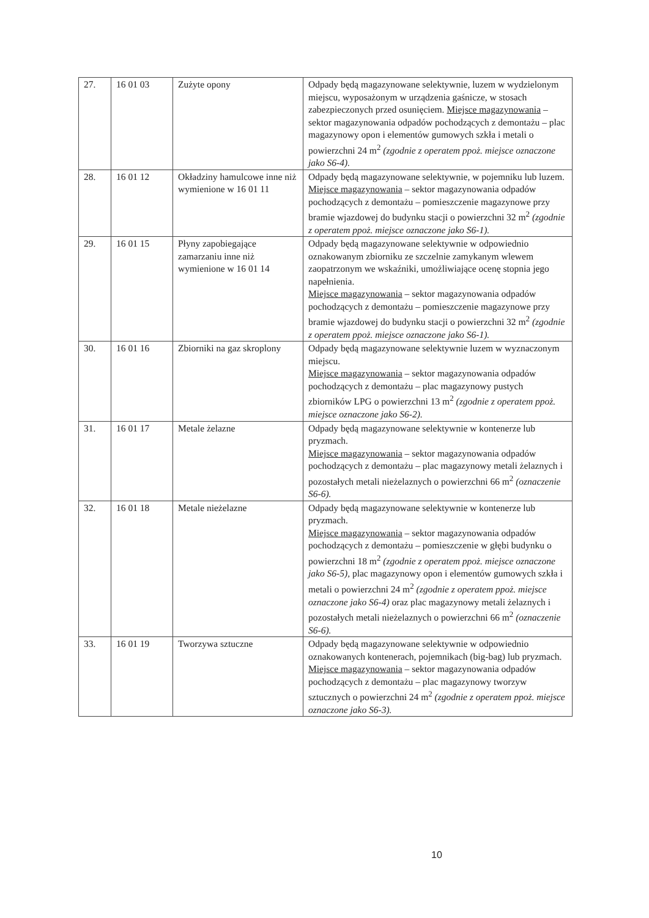| 27. | 16 01 03 | Zużyte opony | Odpady będą magazynowane selektywnie, luzem w wydzielonym miejscu, wyposażonym w urządzenia gaśnicze, w stosach zabezpieczonych przed osunięciem. Miejsce magazynowania – sektor magazynowania odpadów pochodzących z demontażu – plac magazynowy opon i elementów gumowych szkła i metali o powierzchni 24 m<sup>2</sup> (zgodnie z operatem ppoż. miejsce oznaczone jako S6-4). |
| 28. | 16 01 12 | Okładziny hamulcowe inne niż wymienione w 16 01 11 | Odpady będą magazynowane selektywnie, w pojemniku lub luzem. Miejsce magazynowania – sektor magazynowania odpadów pochodzących z demontażu – pomieszczenie magazynowe przy bramie wjazdowej do budynku stacji o powierzchni 32 m<sup>2</sup> (zgodnie z operatem ppoż. miejsce oznaczone jako S6-1). |
| 29. | 16 01 15 | Płyny zapobiegające zamarzaniu inne niż wymienione w 16 01 14 | Odpady będą magazynowane selektywnie w odpowiednio oznakowanym zbiorniku ze szczelnie zamykanym wlewem zaopatrzonym we wskaźniki, umożliwiające ocenę stopnia jego napełnienia. Miejsce magazynowania – sektor magazynowania odpadów pochodzących z demontażu – pomieszczenie magazynowe przy bramie wjazdowej do budynku stacji o powierzchni 32 m<sup>2</sup> (zgodnie z operatem ppoż. miejsce oznaczone jako S6-1). |
| 30. | 16 01 16 | Zbiorniki na gaz skroplony | Odpady będą magazynowane selektywnie luzem w wyznaczonym miejscu. Miejsce magazynowania – sektor magazynowania odpadów pochodzących z demontażu – plac magazynowy pustych zbiorników LPG o powierzchni 13 m<sup>2</sup> (zgodnie z operatem ppoż. miejsce oznaczone jako S6-2). |
| 31. | 16 01 17 | Metale żelazne | Odpady będą magazynowane selektywnie w kontenerze lub pryzmach. Miejsce magazynowania – sektor magazynowania odpadów pochodzących z demontażu – plac magazynowy metali żelaznych i pozostałych metali nieżelaznych o powierzchni 66 m<sup>2</sup> (oznaczenie S6-6). |
| 32. | 16 01 18 | Metale nieżelazne | Odpady będą magazynowane selektywnie w kontenerze lub pryzmach. Miejsce magazynowania – sektor magazynowania odpadów pochodzących z demontażu – pomieszczenie w głębi budynku o powierzchni 18 m<sup>2</sup> (zgodnie z operatem ppoż. miejsce oznaczone jako S6-5), plac magazynowy opon i elementów gumowych szkła i metali o powierzchni 24 m<sup>2</sup> (zgodnie z operatem ppoż. miejsce oznaczone jako S6-4) oraz plac magazynowy metali żelaznych i pozostałych metali nieżelaznych o powierzchni 66 m<sup>2</sup> (oznaczenie S6-6). |
| 33. | 16 01 19 | Tworzywa sztuczne | Odpady będą magazynowane selektywnie w odpowiednio oznakowanych kontenerach, pojemnikach (big-bag) lub pryzmach. Miejsce magazynowania – sektor magazynowania odpadów pochodzących z demontażu – plac magazynowy tworzyw sztucznych o powierzchni 24 m<sup>2</sup> (zgodnie z operatem ppoż. miejsce oznaczone jako S6-3). |
10